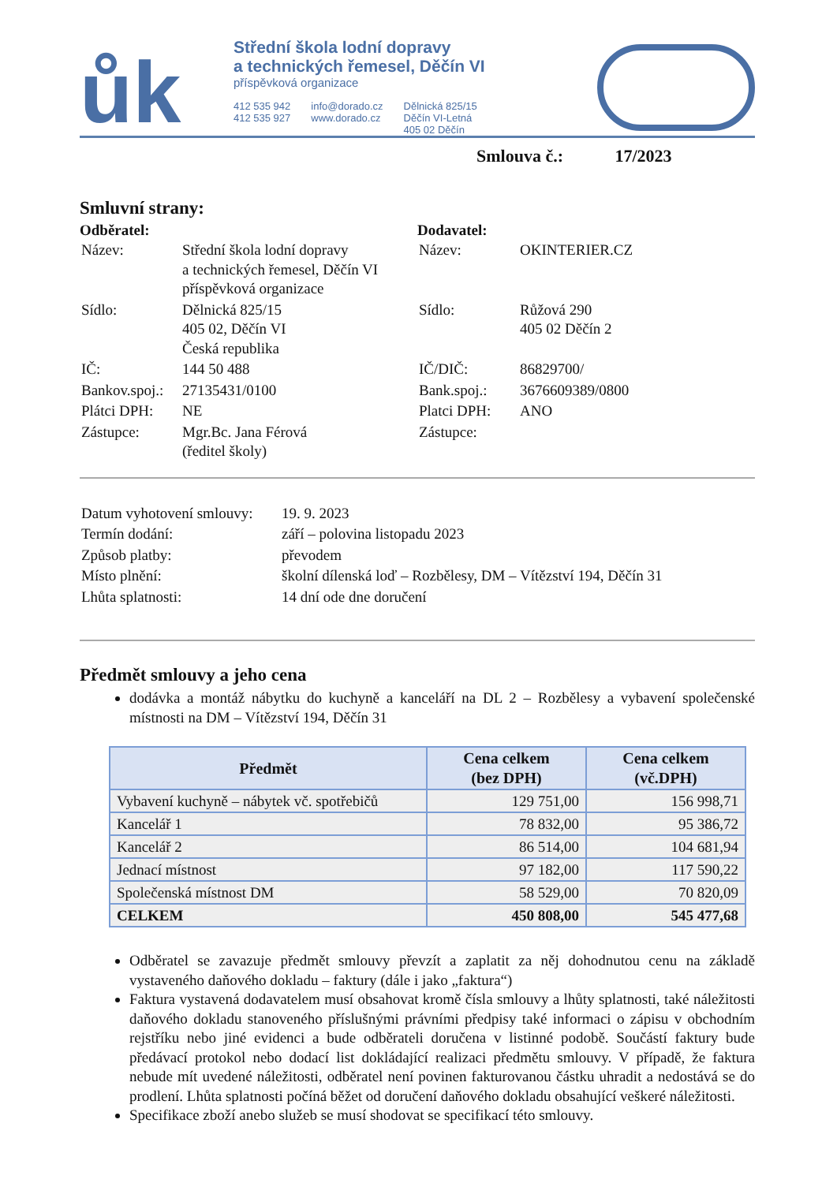ůk
Střední škola lodní dopravy
a technických řemesel, Děčín VI
příspěvková organizace
412 535 942
412 535 927
info@dorado.cz
www.dorado.cz
Dělnická 825/15
Děčín VI-Letná
405 02 Děčín
Smlouva č.: 17/2023
Smluvní strany:
Odběratel:
| Název: | Střední škola lodní dopravy a technických řemesel, Děčín VI příspěvková organizace |
| Sídlo: | Dělnická 825/15 405 02, Děčín VI Česká republika |
| IČ: | 144 50 488 |
| Bankov.spoj.: | 27135431/0100 |
| Plátci DPH: | NE |
| Zástupce: | Mgr.Bc. Jana Férová (ředitel školy) |
Dodavatel:
| Název: | OKINTERIER.CZ |
| Sídlo: | Růžová 290 405 02 Děčín 2 |
| IČ/DIČ: | 86829700/ |
| Bank.spoj.: | 3676609389/0800 |
| Platci DPH: | ANO |
| Zástupce: | |
| Datum vyhotovení smlouvy: | 19. 9. 2023 |
| Termín dodání: | září – polovina listopadu 2023 |
| Způsob platby: | převodem |
| Místo plnění: | školní dílenská loď – Rozbělesy, DM – Vítězství 194, Děčín 31 |
| Lhůta splatnosti: | 14 dní ode dne doručení |
Předmět smlouvy a jeho cena
dodávka a montáž nábytku do kuchyně a kanceláří na DL 2 – Rozbělesy a vybavení společenské místnosti na DM – Vítězství 194, Děčín 31
| Předmět | Cena celkem (bez DPH) | Cena celkem (vč.DPH) |
| --- | --- | --- |
| Vybavení kuchyně – nábytek vč. spotřebičů | 129 751,00 | 156 998,71 |
| Kancelář 1 | 78 832,00 | 95 386,72 |
| Kancelář 2 | 86 514,00 | 104 681,94 |
| Jednací místnost | 97 182,00 | 117 590,22 |
| Společenská místnost DM | 58 529,00 | 70 820,09 |
| CELKEM | 450 808,00 | 545 477,68 |
Odběratel se zavazuje předmět smlouvy převzít a zaplatit za něj dohodnutou cenu na základě vystaveného daňového dokladu – faktury (dále i jako „faktura“)
Faktura vystavená dodavatelem musí obsahovat kromě čísla smlouvy a lhůty splatnosti, také náležitosti daňového dokladu stanoveného příslušnými právními předpisy také informaci o zápisu v obchodním rejstříku nebo jiné evidenci a bude odběrateli doručena v listinné podobě. Součástí faktury bude předávací protokol nebo dodací list dokládající realizaci předmětu smlouvy. V případě, že faktura nebude mít uvedené náležitosti, odběratel není povinen fakturovanou částku uhradit a nedostává se do prodlení. Lhůta splatnosti počíná běžet od doručení daňového dokladu obsahující veškeré náležitosti.
Specifikace zboží anebo služeb se musí shodovat se specifikací této smlouvy.